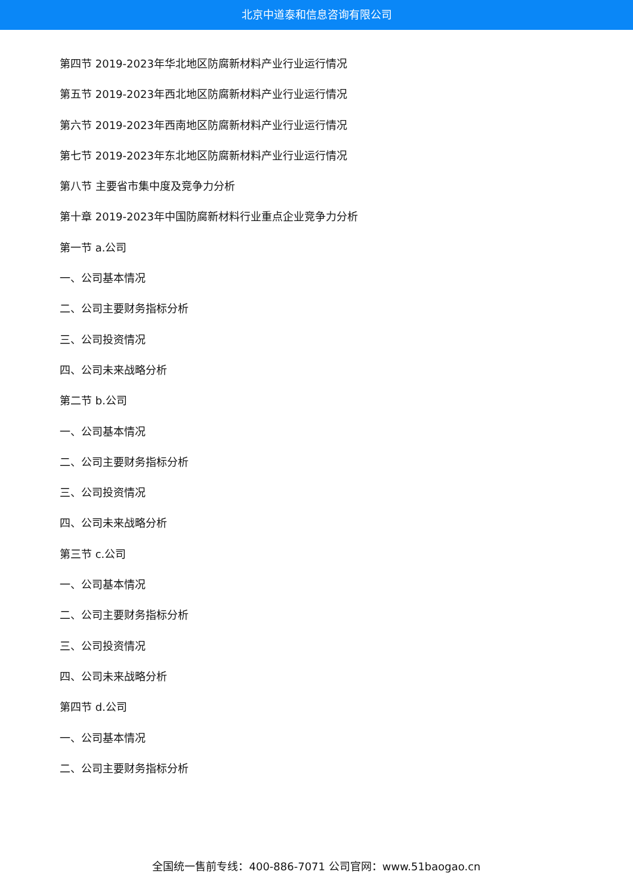北京中道泰和信息咨询有限公司
第四节 2019-2023年华北地区防腐新材料产业行业运行情况
第五节 2019-2023年西北地区防腐新材料产业行业运行情况
第六节 2019-2023年西南地区防腐新材料产业行业运行情况
第七节 2019-2023年东北地区防腐新材料产业行业运行情况
第八节 主要省市集中度及竞争力分析
第十章 2019-2023年中国防腐新材料行业重点企业竞争力分析
第一节 a.公司
一、公司基本情况
二、公司主要财务指标分析
三、公司投资情况
四、公司未来战略分析
第二节 b.公司
一、公司基本情况
二、公司主要财务指标分析
三、公司投资情况
四、公司未来战略分析
第三节 c.公司
一、公司基本情况
二、公司主要财务指标分析
三、公司投资情况
四、公司未来战略分析
第四节 d.公司
一、公司基本情况
二、公司主要财务指标分析
全国统一售前专线：400-886-7071 公司官网：www.51baogao.cn